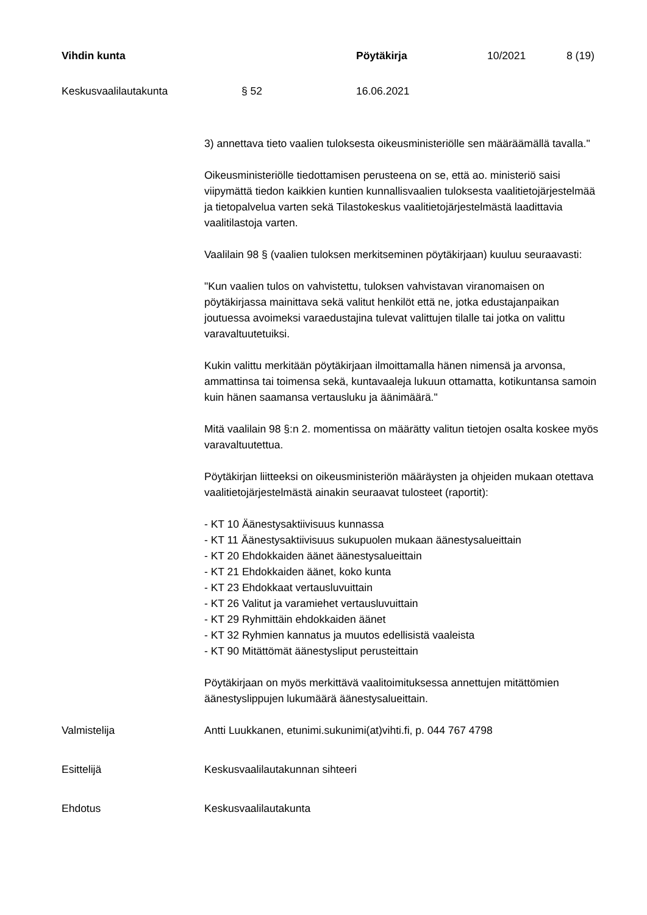Vihdin kunta Pöytäkirja 10/2021 8 (19)
Keskusvaalilautakunta § 52 16.06.2021
3) annettava tieto vaalien tuloksesta oikeusministeriölle sen määräämällä tavalla."
Oikeusministeriölle tiedottamisen perusteena on se, että ao. ministeriö saisi viipymättä tiedon kaikkien kuntien kunnallisvaalien tuloksesta vaalitietojärjestelmää ja tietopalvelua varten sekä Tilastokeskus vaalitietojärjestelmästä laadittavia vaalitilastoja varten.
Vaalilain 98 § (vaalien tuloksen merkitseminen pöytäkirjaan) kuuluu seuraavasti:
"Kun vaalien tulos on vahvistettu, tuloksen vahvistavan viranomaisen on pöytäkirjassa mainittava sekä valitut henkilöt että ne, jotka edustajanpaikan joutuessa avoimeksi varaedustajina tulevat valittujen tilalle tai jotka on valittu varavaltuutetuiksi.
Kukin valittu merkitään pöytäkirjaan ilmoittamalla hänen nimensä ja arvonsa, ammattinsa tai toimensa sekä, kuntavaaleja lukuun ottamatta, kotikuntansa samoin kuin hänen saamansa vertausluku ja äänimäärä."
Mitä vaalilain 98 §:n 2. momentissa on määrätty valitun tietojen osalta koskee myös varavaltuutettua.
Pöytäkirjan liitteeksi on oikeusministeriön määräysten ja ohjeiden mukaan otettava vaalitietojärjestelmästä ainakin seuraavat tulosteet (raportit):
- KT 10 Äänestysaktiivisuus kunnassa
- KT 11 Äänestysaktiivisuus sukupuolen mukaan äänestysalueittain
- KT 20 Ehdokkaiden äänet äänestysalueittain
- KT 21 Ehdokkaiden äänet, koko kunta
- KT 23 Ehdokkaat vertausluvuittain
- KT 26 Valitut ja varamiehet vertausluvuittain
- KT 29 Ryhmittäin ehdokkaiden äänet
- KT 32 Ryhmien kannatus ja muutos edellisistä vaaleista
- KT 90 Mitättömät äänestysliput perusteittain
Pöytäkirjaan on myös merkittävä vaalitoimituksessa annettujen mitättömien äänestyslippujen lukumäärä äänestysalueittain.
Valmistelija Antti Luukkanen, etunimi.sukunimi(at)vihti.fi, p. 044 767 4798
Esittelijä Keskusvaalilautakunnan sihteeri
Ehdotus Keskusvaalilautakunta